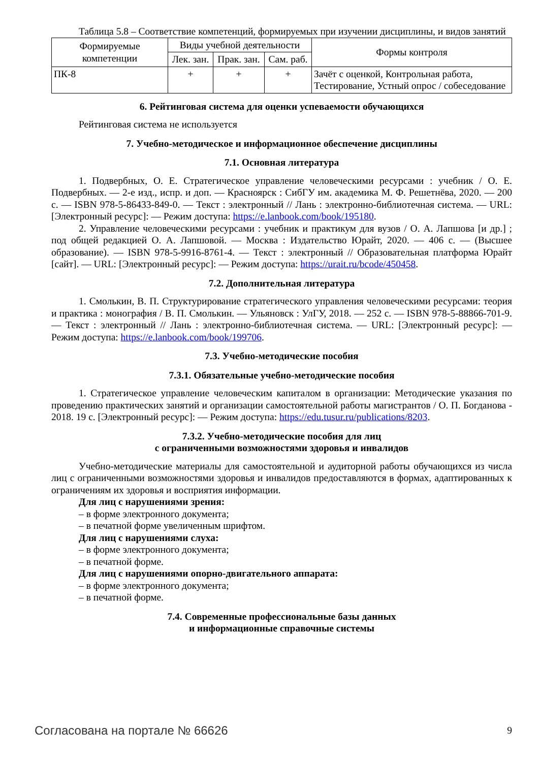Таблица 5.8 – Соответствие компетенций, формируемых при изучении дисциплины, и видов занятий
| Формируемые компетенции | Виды учебной деятельности | | | Формы контроля |
| --- | --- | --- | --- | --- |
| | Лек. зан. | Прак. зан. | Сам. раб. | |
| ПК-8 | + | + | + | Зачёт с оценкой, Контрольная работа, Тестирование, Устный опрос / собеседование |
6. Рейтинговая система для оценки успеваемости обучающихся
Рейтинговая система не используется
7. Учебно-методическое и информационное обеспечение дисциплины
7.1. Основная литература
1. Подвербных, О. Е. Стратегическое управление человеческими ресурсами : учебник / О. Е. Подвербных. — 2-е изд., испр. и доп. — Красноярск : СибГУ им. академика М. Ф. Решетнёва, 2020. — 200 с. — ISBN 978-5-86433-849-0. — Текст : электронный // Лань : электронно-библиотечная система. — URL: [Электронный ресурс]: — Режим доступа: https://e.lanbook.com/book/195180.
2. Управление человеческими ресурсами : учебник и практикум для вузов / О. А. Лапшова [и др.] ; под общей редакцией О. А. Лапшовой. — Москва : Издательство Юрайт, 2020. — 406 с. — (Высшее образование). — ISBN 978-5-9916-8761-4. — Текст : электронный // Образовательная платформа Юрайт [сайт]. — URL: [Электронный ресурс]: — Режим доступа: https://urait.ru/bcode/450458.
7.2. Дополнительная литература
1. Смолькин, В. П. Структурирование стратегического управления человеческими ресурсами: теория и практика : монография / В. П. Смолькин. — Ульяновск : УлГУ, 2018. — 252 с. — ISBN 978-5-88866-701-9. — Текст : электронный // Лань : электронно-библиотечная система. — URL: [Электронный ресурс]: — Режим доступа: https://e.lanbook.com/book/199706.
7.3. Учебно-методические пособия
7.3.1. Обязательные учебно-методические пособия
1. Стратегическое управление человеческим капиталом в организации: Методические указания по проведению практических занятий и организации самостоятельной работы магистрантов / О. П. Богданова - 2018. 19 с. [Электронный ресурс]: — Режим доступа: https://edu.tusur.ru/publications/8203.
7.3.2. Учебно-методические пособия для лиц
с ограниченными возможностями здоровья и инвалидов
Учебно-методические материалы для самостоятельной и аудиторной работы обучающихся из числа лиц с ограниченными возможностями здоровья и инвалидов предоставляются в формах, адаптированных к ограничениям их здоровья и восприятия информации.
Для лиц с нарушениями зрения:
– в форме электронного документа;
– в печатной форме увеличенным шрифтом.
Для лиц с нарушениями слуха:
– в форме электронного документа;
– в печатной форме.
Для лиц с нарушениями опорно-двигательного аппарата:
– в форме электронного документа;
– в печатной форме.
7.4. Современные профессиональные базы данных
и информационные справочные системы
Согласована на портале № 66626 9